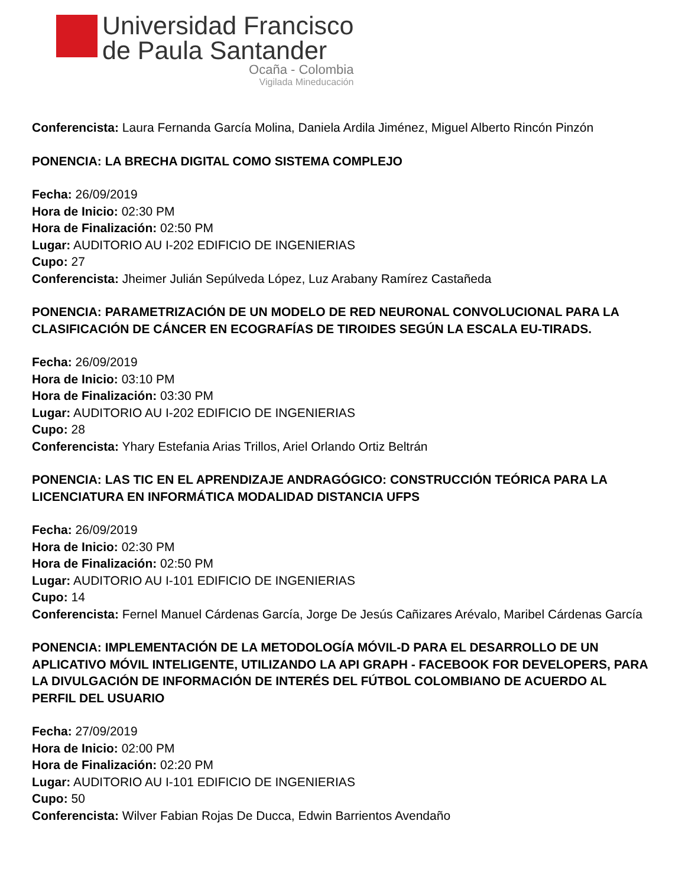Universidad Francisco
de Paula Santander
Ocaña - Colombia
Vigilada Mineducación
Conferencista: Laura Fernanda García Molina, Daniela Ardila Jiménez, Miguel Alberto Rincón Pinzón
PONENCIA: LA BRECHA DIGITAL COMO SISTEMA COMPLEJO
Fecha: 26/09/2019
Hora de Inicio: 02:30 PM
Hora de Finalización: 02:50 PM
Lugar: AUDITORIO AU I-202 EDIFICIO DE INGENIERIAS
Cupo: 27
Conferencista: Jheimer Julián Sepúlveda López, Luz Arabany Ramírez Castañeda
PONENCIA: PARAMETRIZACIÓN DE UN MODELO DE RED NEURONAL CONVOLUCIONAL PARA LA CLASIFICACIÓN DE CÁNCER EN ECOGRAFÍAS DE TIROIDES SEGÚN LA ESCALA EU-TIRADS.
Fecha: 26/09/2019
Hora de Inicio: 03:10 PM
Hora de Finalización: 03:30 PM
Lugar: AUDITORIO AU I-202 EDIFICIO DE INGENIERIAS
Cupo: 28
Conferencista: Yhary Estefania Arias Trillos, Ariel Orlando Ortiz Beltrán
PONENCIA: LAS TIC EN EL APRENDIZAJE ANDRAGÓGICO: CONSTRUCCIÓN TEÓRICA PARA LA LICENCIATURA EN INFORMÁTICA MODALIDAD DISTANCIA UFPS
Fecha: 26/09/2019
Hora de Inicio: 02:30 PM
Hora de Finalización: 02:50 PM
Lugar: AUDITORIO AU I-101 EDIFICIO DE INGENIERIAS
Cupo: 14
Conferencista: Fernel Manuel Cárdenas García, Jorge De Jesús Cañizares Arévalo, Maribel Cárdenas García
PONENCIA: IMPLEMENTACIÓN DE LA METODOLOGÍA MÓVIL-D PARA EL DESARROLLO DE UN APLICATIVO MÓVIL INTELIGENTE, UTILIZANDO LA API GRAPH - FACEBOOK FOR DEVELOPERS, PARA LA DIVULGACIÓN DE INFORMACIÓN DE INTERÉS DEL FÚTBOL COLOMBIANO DE ACUERDO AL PERFIL DEL USUARIO
Fecha: 27/09/2019
Hora de Inicio: 02:00 PM
Hora de Finalización: 02:20 PM
Lugar: AUDITORIO AU I-101 EDIFICIO DE INGENIERIAS
Cupo: 50
Conferencista: Wilver Fabian Rojas De Ducca, Edwin Barrientos Avendaño